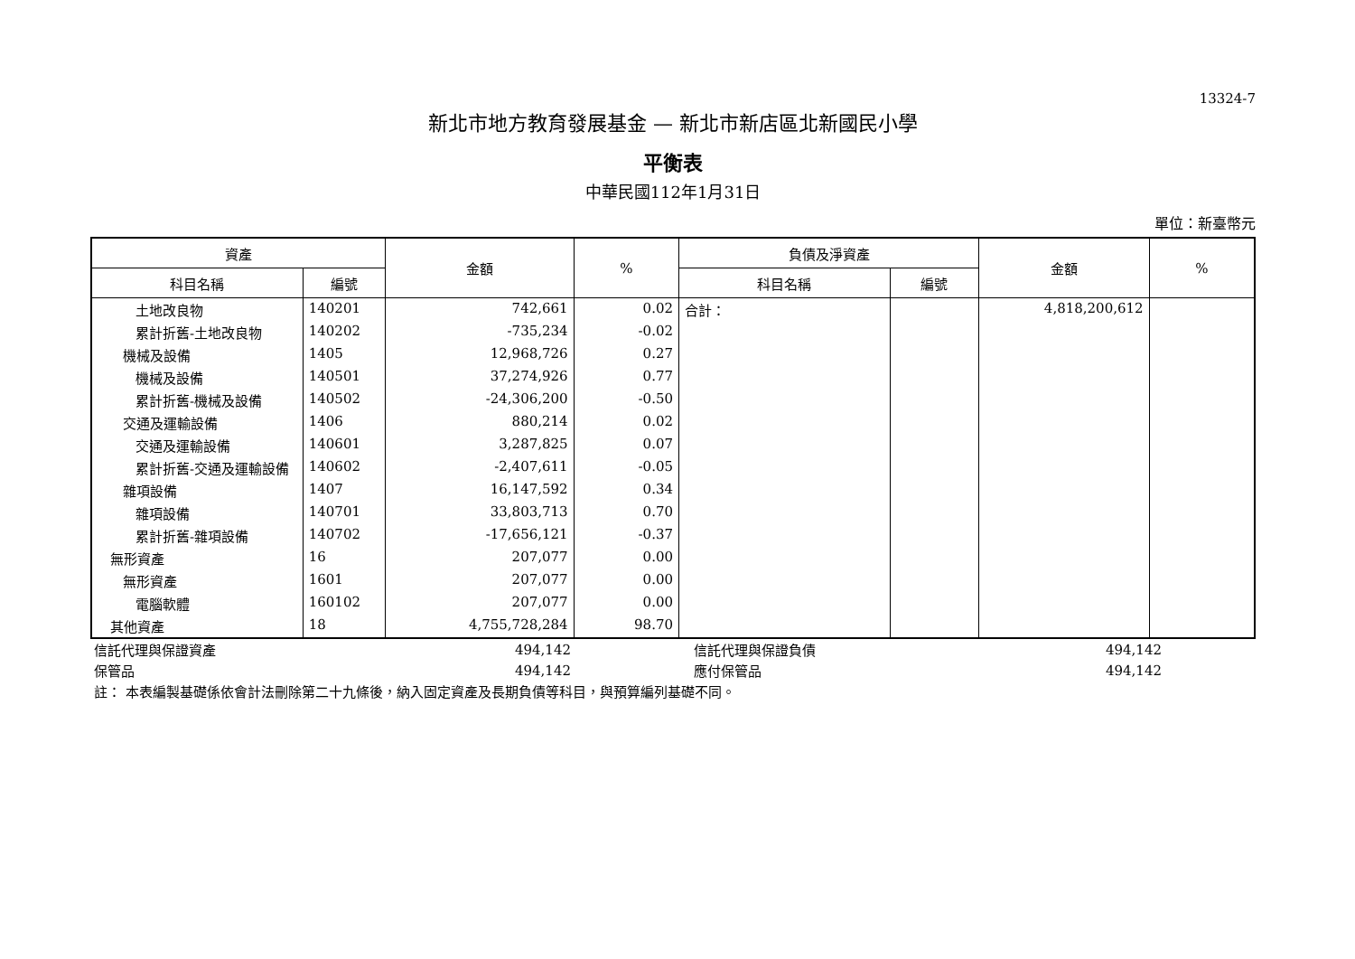13324-7
新北市地方教育發展基金 — 新北市新店區北新國民小學
平衡表
中華民國112年1月31日
單位：新臺幣元
| 資產 | | 金額 | % | 負債及淨資產 | | 金額 | % |
| --- | --- | --- | --- | --- | --- | --- | --- |
| 科目名稱 | 編號 | | | 科目名稱 | 編號 | | |
| 土地改良物 | 140201 | 742,661 | 0.02 | 合計： | | 4,818,200,612 | |
| 累計折舊-土地改良物 | 140202 | -735,234 | -0.02 | | | | |
| 機械及設備 | 1405 | 12,968,726 | 0.27 | | | | |
| 機械及設備 | 140501 | 37,274,926 | 0.77 | | | | |
| 累計折舊-機械及設備 | 140502 | -24,306,200 | -0.50 | | | | |
| 交通及運輸設備 | 1406 | 880,214 | 0.02 | | | | |
| 交通及運輸設備 | 140601 | 3,287,825 | 0.07 | | | | |
| 累計折舊-交通及運輸設備 | 140602 | -2,407,611 | -0.05 | | | | |
| 雜項設備 | 1407 | 16,147,592 | 0.34 | | | | |
| 雜項設備 | 140701 | 33,803,713 | 0.70 | | | | |
| 累計折舊-雜項設備 | 140702 | -17,656,121 | -0.37 | | | | |
| 無形資產 | 16 | 207,077 | 0.00 | | | | |
| 無形資產 | 1601 | 207,077 | 0.00 | | | | |
| 電腦軟體 | 160102 | 207,077 | 0.00 | | | | |
| 其他資產 | 18 | 4,755,728,284 | 98.70 | | | | |
| 信託代理與保證資產 | 494,142 | | 信託代理與保證負債 | 494,142 | |
| 保管品 | 494,142 | | 應付保管品 | 494,142 | |
| 註： 本表編製基礎係依會計法刪除第二十九條後，納入固定資產及長期負債等科目，與預算編列基礎不同。 | | | | | |